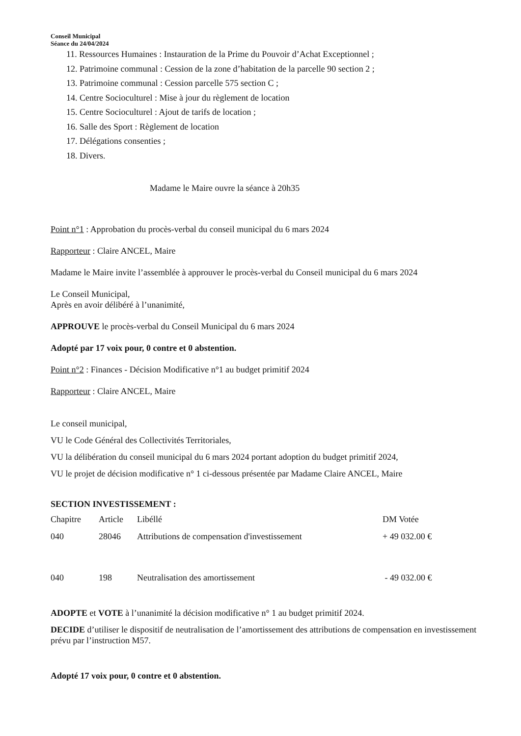Conseil Municipal
Séance du 24/04/2024
11. Ressources Humaines : Instauration de la Prime du Pouvoir d’Achat Exceptionnel ;
12. Patrimoine communal : Cession de la zone d’habitation de la parcelle 90 section 2 ;
13. Patrimoine communal : Cession parcelle 575 section C ;
14. Centre Socioculturel : Mise à jour du règlement de location
15. Centre Socioculturel : Ajout de tarifs de location ;
16. Salle des Sport : Règlement de location
17. Délégations consenties ;
18. Divers.
Madame le Maire ouvre la séance à 20h35
Point n°1 : Approbation du procès-verbal du conseil municipal du 6 mars 2024
Rapporteur : Claire ANCEL, Maire
Madame le Maire invite l’assemblée à approuver le procès-verbal du Conseil municipal du 6 mars 2024
Le Conseil Municipal,
Après en avoir délibéré à l’unanimité,
APPROUVE le procès-verbal du Conseil Municipal du 6 mars 2024
Adopté par 17 voix pour, 0 contre et 0 abstention.
Point n°2 : Finances - Décision Modificative n°1 au budget primitif 2024
Rapporteur : Claire ANCEL, Maire
Le conseil municipal,
VU le Code Général des Collectivités Territoriales,
VU la délibération du conseil municipal du 6 mars 2024 portant adoption du budget primitif 2024,
VU le projet de décision modificative n° 1 ci-dessous présentée par Madame Claire ANCEL, Maire
SECTION INVESTISSEMENT :
| Chapitre | Article | Libéllé | DM Votée |
| --- | --- | --- | --- |
| 040 | 28046 | Attributions de compensation d'investissement | + 49 032.00 € |
| 040 | 198 | Neutralisation des amortissement | - 49 032.00 € |
ADOPTE et VOTE à l’unanimité la décision modificative n° 1 au budget primitif 2024.
DECIDE d’utiliser le dispositif de neutralisation de l’amortissement des attributions de compensation en investissement prévu par l’instruction M57.
Adopté 17 voix pour, 0 contre et 0 abstention.